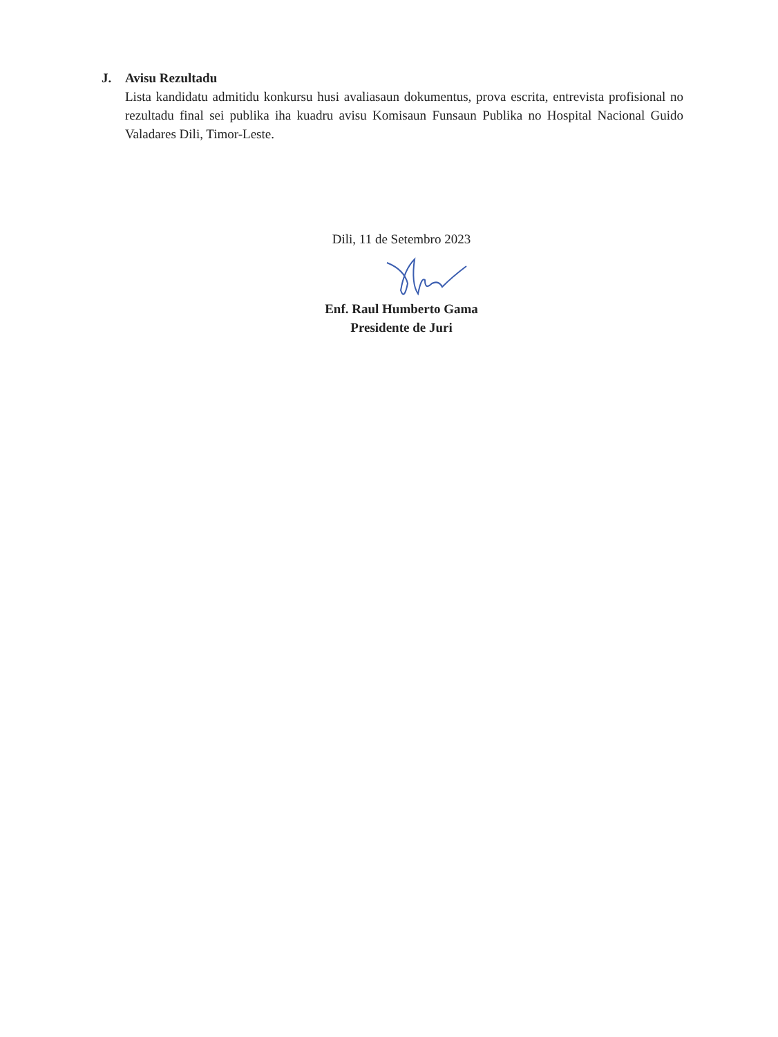J. Avisu Rezultadu
Lista kandidatu admitidu konkursu husi avaliasaun dokumentus, prova escrita, entrevista profisional no rezultadu final sei publika iha kuadru avisu Komisaun Funsaun Publika no Hospital Nacional Guido Valadares Dili, Timor-Leste.
Dili, 11 de Setembro 2023
Enf. Raul Humberto Gama
Presidente de Juri